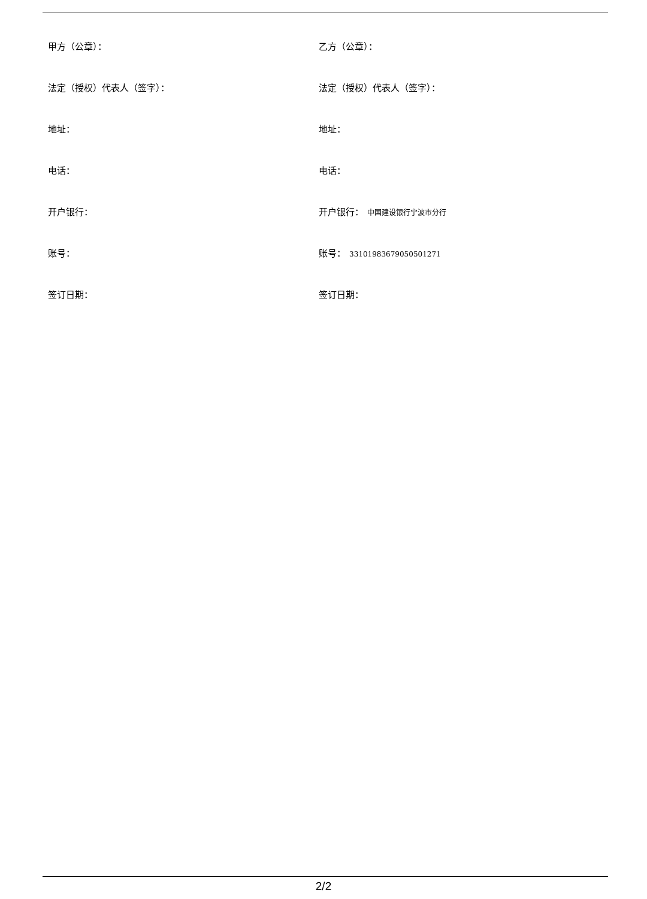甲方（公章）：
乙方（公章）：
法定（授权）代表人（签字）：
法定（授权）代表人（签字）：
地址：
地址：
电话：
电话：
开户银行：
开户银行： 中国建设银行宁波市分行
账号：
账号： 33101983679050501271
签订日期：
签订日期：
2/2